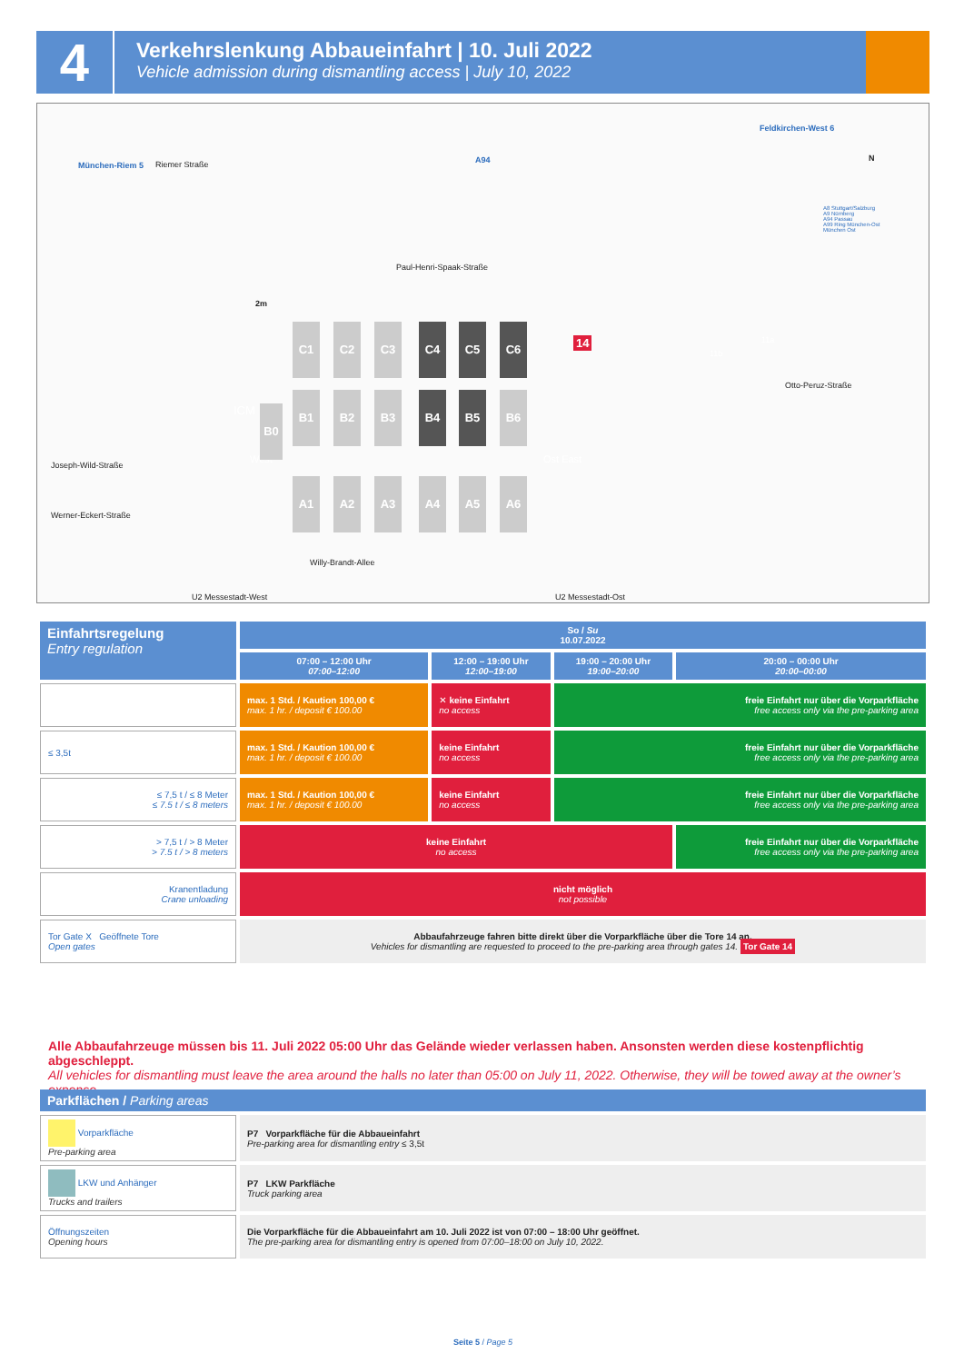4
Verkehrslenkung Abbaueinfahrt | 10. Juli 2022
Vehicle admission during dismantling access | July 10, 2022
A94
München-Riem 5
Feldkirchen-West 6
N
A8 Stuttgart/Salzburg
A9 Nürnberg
A94 Passau
A99 Ring München-Ost
München Ost
Riemer Straße
Paul-Henri-Spaak-Straße
Otto-Peruz-Straße
Joseph-Wild-Straße
Werner-Eckert-Straße
Willy-Brandt-Allee
U2 Messestadt-West U2 Messestadt-Ost
ICM
West Ost East
14
2m
11b
11a
C1 C2 C3 C4 C5 C6
B1 B2 B3 B4 B5 B6
B0
A1 A2 A3 A4 A5 A6
| Einfahrtsregelung Entry regulation | So / Su 10.07.2022 | | | |
| --- | --- | --- | --- | --- |
| | 07:00 – 12:00 Uhr 07:00–12:00 | 12:00 – 19:00 Uhr 12:00–19:00 | 19:00 – 20:00 Uhr 19:00–20:00 | 20:00 – 00:00 Uhr 20:00–00:00 |
| | max. 1 Std. / Kaution 100,00 € max. 1 hr. / deposit € 100.00 | ✕ keine Einfahrt no access | freie Einfahrt nur über die Vorparkfläche free access only via the pre-parking area | |
| ≤ 3,5t | max. 1 Std. / Kaution 100,00 € max. 1 hr. / deposit € 100.00 | keine Einfahrt no access | freie Einfahrt nur über die Vorparkfläche free access only via the pre-parking area | |
| ≤ 7,5 t / ≤ 8 Meter ≤ 7.5 t / ≤ 8 meters | max. 1 Std. / Kaution 100,00 € max. 1 hr. / deposit € 100.00 | keine Einfahrt no access | freie Einfahrt nur über die Vorparkfläche free access only via the pre-parking area | |
| > 7,5 t / > 8 Meter > 7.5 t / > 8 meters | keine Einfahrt no access | | | freie Einfahrt nur über die Vorparkfläche free access only via the pre-parking area |
| Kranentladung Crane unloading | nicht möglich not possible | | | |
| Tor Gate X Geöffnete Tore Open gates | Abbaufahrzeuge fahren bitte direkt über die Vorparkfläche über die Tore 14 an. Vehicles for dismantling are requested to proceed to the pre-parking area through gates 14. Tor Gate 14 | | | |
Alle Abbaufahrzeuge müssen bis 11. Juli 2022 05:00 Uhr das Gelände wieder verlassen haben. Ansonsten werden diese kostenpflichtig abgeschleppt.
All vehicles for dismantling must leave the area around the halls no later than 05:00 on July 11, 2022. Otherwise, they will be towed away at the owner’s expense.
| Parkflächen / Parking areas | |
| --- | --- |
| Vorparkfläche Pre-parking area | P7 Vorparkfläche für die Abbaueinfahrt Pre-parking area for dismantling entry ≤ 3,5t |
| LKW und Anhänger Trucks and trailers | P7 LKW Parkfläche Truck parking area |
| Öffnungszeiten Opening hours | Die Vorparkfläche für die Abbaueinfahrt am 10. Juli 2022 ist von 07:00 – 18:00 Uhr geöffnet. The pre-parking area for dismantling entry is opened from 07:00–18:00 on July 10, 2022. |
Seite 5 / Page 5